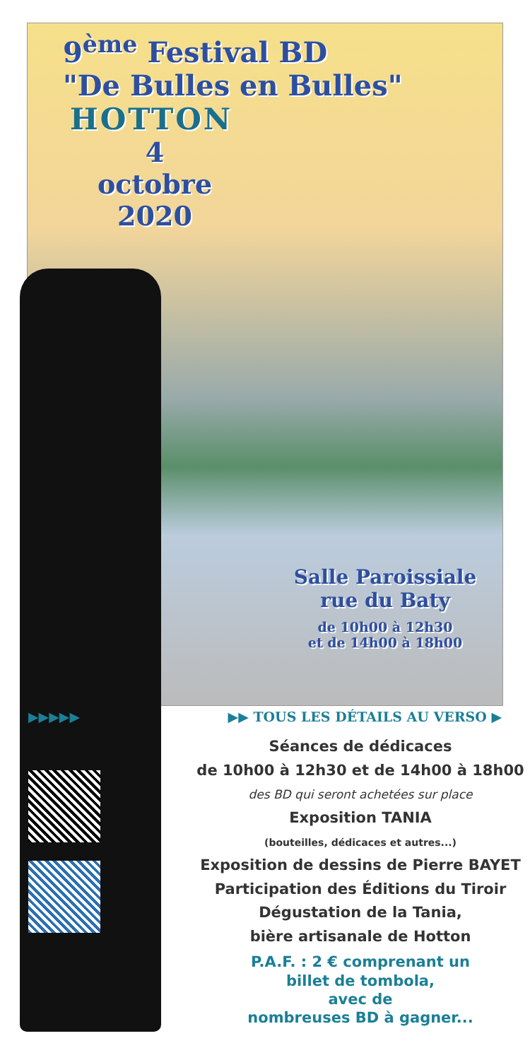9<sup>ème</sup> Festival BD
"De Bulles en Bulles"
HOTTON
4
octobre
2020
Salle Paroissiale
rue du Baty
de 10h00 à 12h30
et de 14h00 à 18h00
▶▶▶▶▶ ▶▶ TOUS LES DÉTAILS AU VERSO ▶
Séances de dédicaces
de 10h00 à 12h30 et de 14h00 à 18h00
des BD qui seront achetées sur place
Exposition TANIA
(bouteilles, dédicaces et autres...)
Exposition de dessins de Pierre BAYET
Participation des Éditions du Tiroir
Dégustation de la Tania,
bière artisanale de Hotton
P.A.F. : 2 € comprenant un
billet de tombola,
avec de
nombreuses BD à gagner...